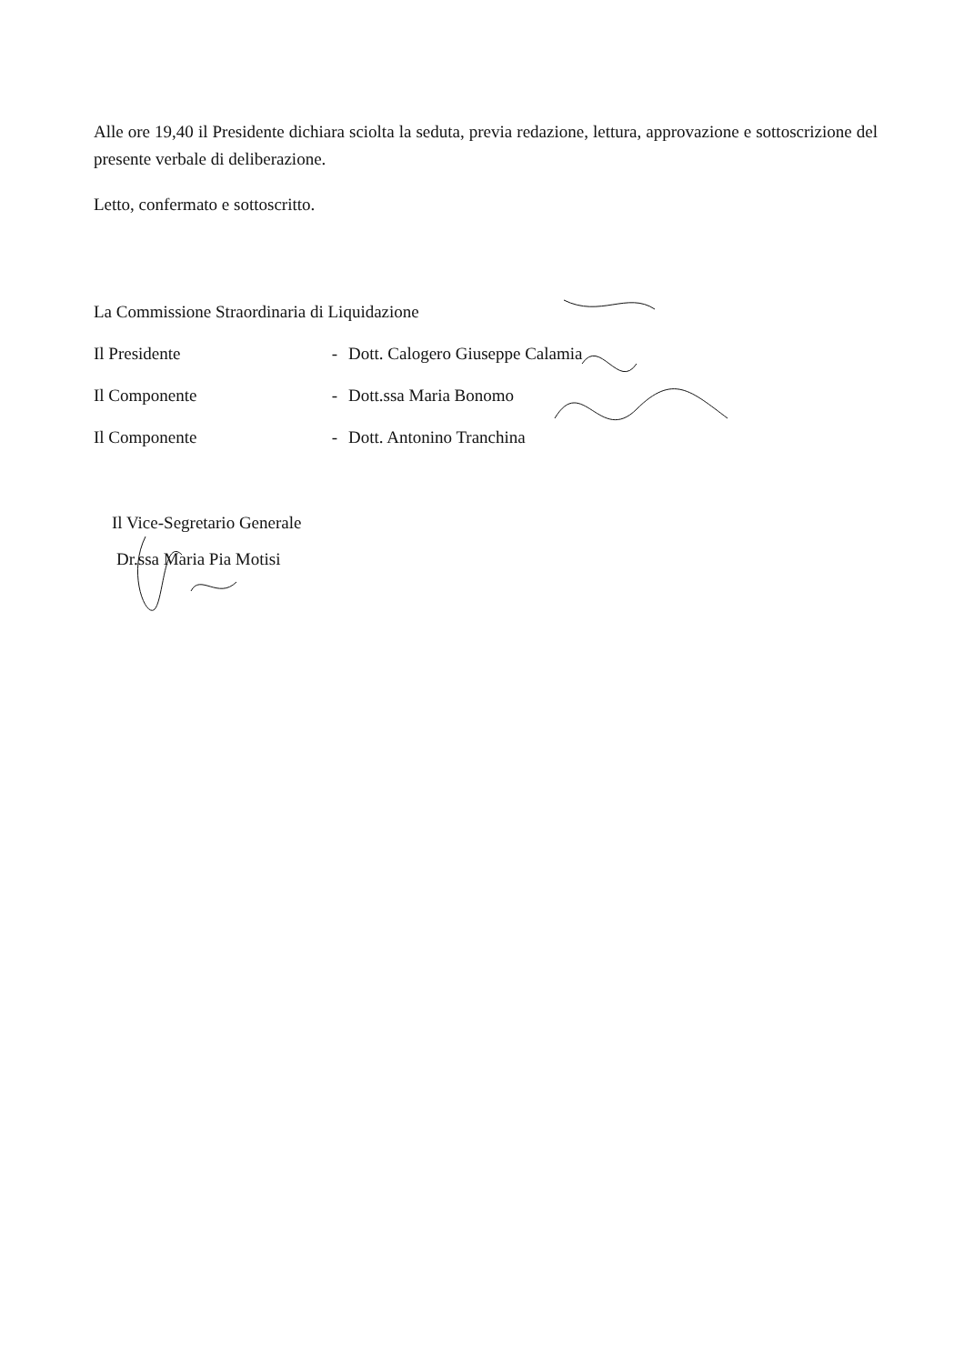Alle ore 19,40 il Presidente dichiara sciolta la seduta, previa redazione, lettura, approvazione e sottoscrizione del presente verbale di deliberazione.
Letto, confermato e sottoscritto.
La Commissione Straordinaria di Liquidazione
Il Presidente - Dott. Calogero Giuseppe Calamia
Il Componente - Dott.ssa Maria Bonomo
Il Componente - Dott. Antonino Tranchina
Il Vice-Segretario Generale
Dr.ssa Maria Pia Motisi